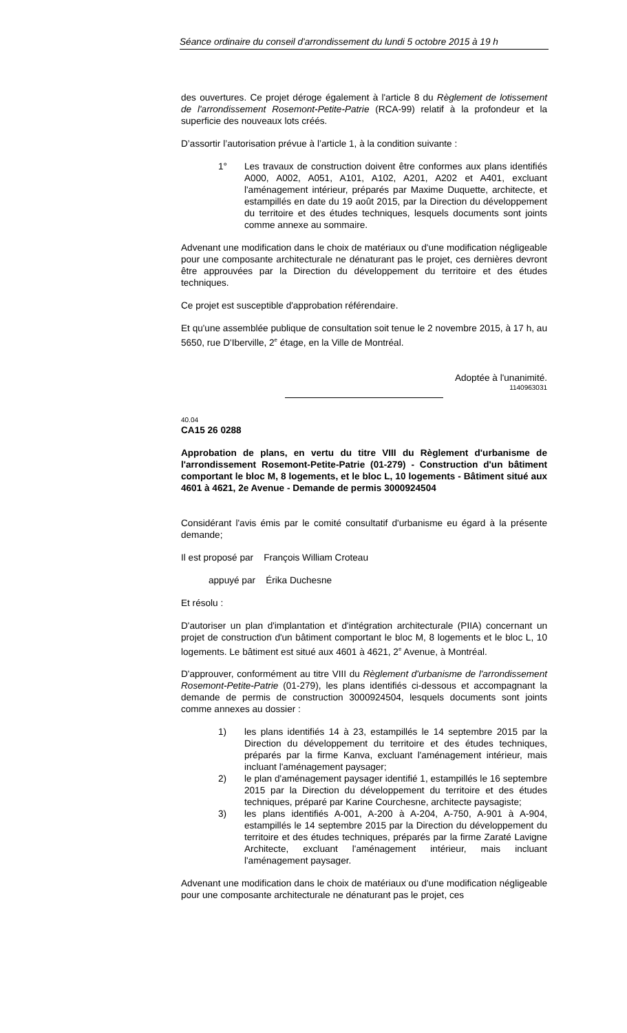Séance ordinaire du conseil d'arrondissement du lundi 5 octobre 2015 à 19 h
des ouvertures. Ce projet déroge également à l'article 8 du Règlement de lotissement de l'arrondissement Rosemont-Petite-Patrie (RCA-99) relatif à la profondeur et la superficie des nouveaux lots créés.
D’assortir l’autorisation prévue à l’article 1, à la condition suivante :
1° Les travaux de construction doivent être conformes aux plans identifiés A000, A002, A051, A101, A102, A201, A202 et A401, excluant l'aménagement intérieur, préparés par Maxime Duquette, architecte, et estampillés en date du 19 août 2015, par la Direction du développement du territoire et des études techniques, lesquels documents sont joints comme annexe au sommaire.
Advenant une modification dans le choix de matériaux ou d'une modification négligeable pour une composante architecturale ne dénaturant pas le projet, ces dernières devront être approuvées par la Direction du développement du territoire et des études techniques.
Ce projet est susceptible d'approbation référendaire.
Et qu'une assemblée publique de consultation soit tenue le 2 novembre 2015, à 17 h, au 5650, rue D'Iberville, 2<sup>e</sup> étage, en la Ville de Montréal.
Adoptée à l'unanimité.
1140963031
40.04
CA15 26 0288
Approbation de plans, en vertu du titre VIII du Règlement d'urbanisme de l'arrondissement Rosemont-Petite-Patrie (01-279) - Construction d'un bâtiment comportant le bloc M, 8 logements, et le bloc L, 10 logements - Bâtiment situé aux 4601 à 4621, 2e Avenue - Demande de permis 3000924504
Considérant l'avis émis par le comité consultatif d'urbanisme eu égard à la présente demande;
Il est proposé par François William Croteau
appuyé par Érika Duchesne
Et résolu :
D'autoriser un plan d'implantation et d'intégration architecturale (PIIA) concernant un projet de construction d'un bâtiment comportant le bloc M, 8 logements et le bloc L, 10 logements. Le bâtiment est situé aux 4601 à 4621, 2<sup>e</sup> Avenue, à Montréal.
D'approuver, conformément au titre VIII du Règlement d'urbanisme de l'arrondissement Rosemont-Petite-Patrie (01-279), les plans identifiés ci-dessous et accompagnant la demande de permis de construction 3000924504, lesquels documents sont joints comme annexes au dossier :
1) les plans identifiés 14 à 23, estampillés le 14 septembre 2015 par la Direction du développement du territoire et des études techniques, préparés par la firme Kanva, excluant l'aménagement intérieur, mais incluant l'aménagement paysager;
2) le plan d'aménagement paysager identifié 1, estampillés le 16 septembre 2015 par la Direction du développement du territoire et des études techniques, préparé par Karine Courchesne, architecte paysagiste;
3) les plans identifiés A-001, A-200 à A-204, A-750, A-901 à A-904, estampillés le 14 septembre 2015 par la Direction du développement du territoire et des études techniques, préparés par la firme Zaraté Lavigne Architecte, excluant l'aménagement intérieur, mais incluant l'aménagement paysager.
Advenant une modification dans le choix de matériaux ou d'une modification négligeable pour une composante architecturale ne dénaturant pas le projet, ces